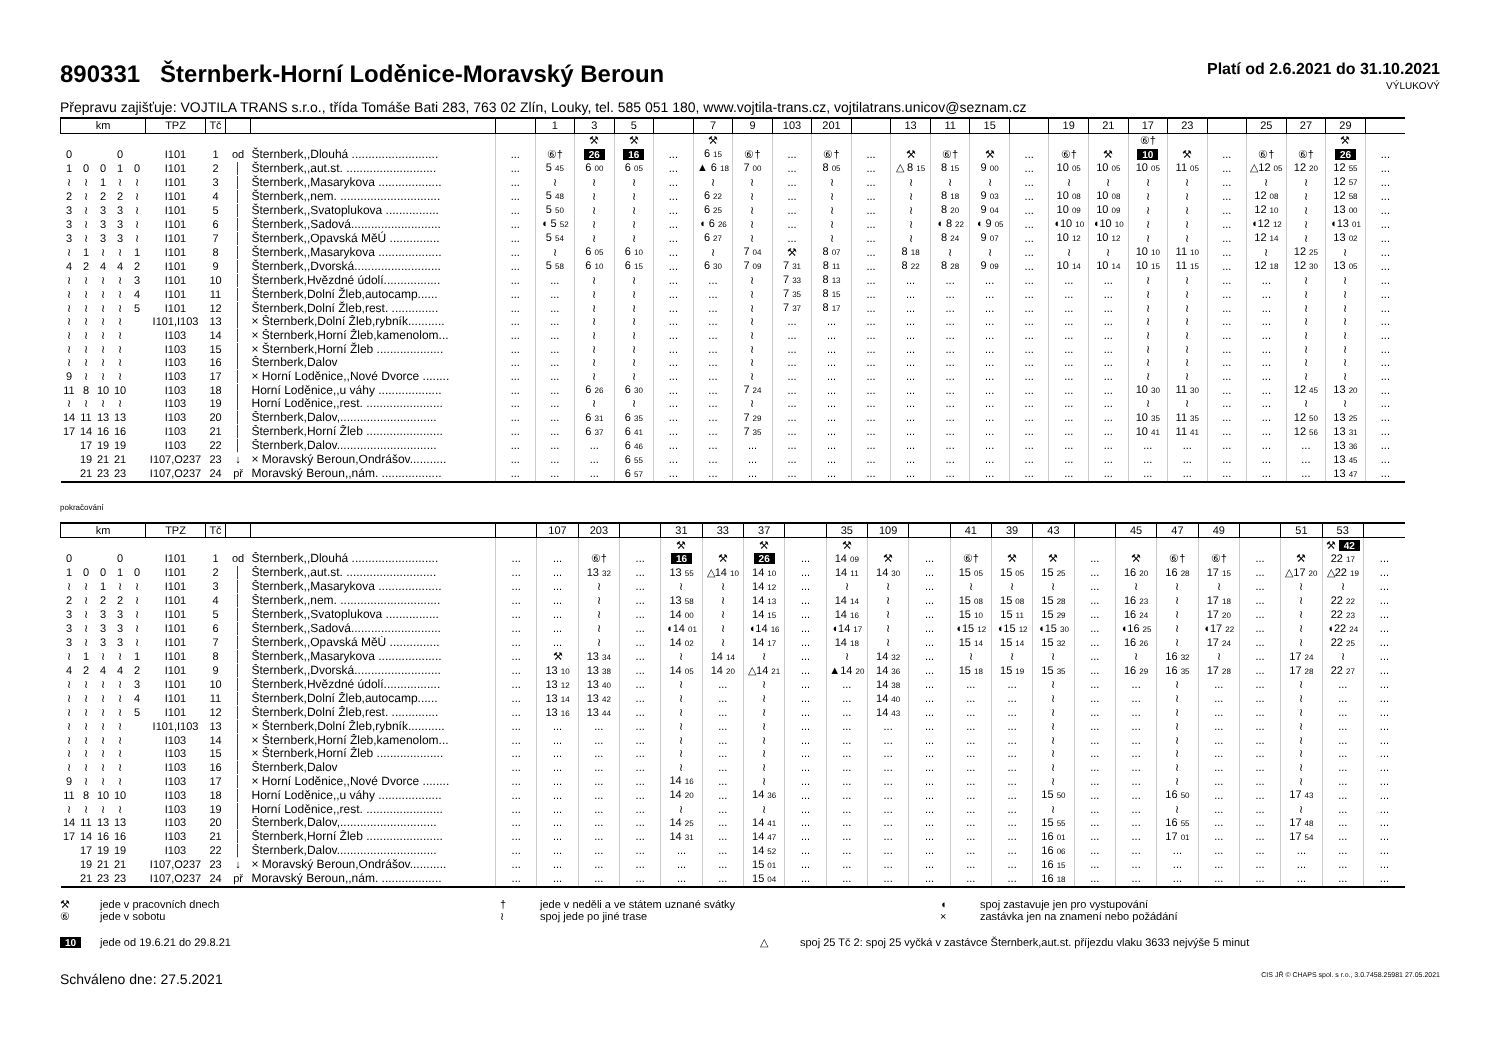890331 Šternberk-Horní Loděnice-Moravský Beroun
Platí od 2.6.2021 do 31.10.2021
VÝLUKOVÝ
Přepravu zajišťuje: VOJTILA TRANS s.r.o., třída Tomáše Bati 283, 763 02 Zlín, Louky, tel. 585 051 180, www.vojtila-trans.cz, vojtilatrans.unicov@seznam.cz
| km | | | | | TPZ | Tč | | | | 1 | 3 | 5 | | 7 | 9 | 103 | 201 | | 13 | 11 | 15 | | 19 | 21 | 17 | 23 | | 25 | 27 | 29 | |
| --- | --- | --- | --- | --- | --- | --- | --- | --- | --- | --- | --- | --- | --- | --- | --- | --- | --- | --- | --- | --- | --- | --- | --- | --- | --- | --- | --- | --- | --- | --- | --- |
| | | | | | | | | | | | ⚒ | ⚒ | | ⚒ | | | | | | | | | | | ⑥† | | | | | ⚒ | |
| 0 | | | 0 | | I101 | 1 | od | Šternberk,,Dlouhá .......................... | ... | ⑥† | 26 | 16 | ... | 6 15 | ⑥† | ... | ⑥† | ... | ⚒ | ⑥† | ⚒ | ... | ⑥† | ⚒ | 10 | ⚒ | ... | ⑥† | ⑥† | 26 | ... |
| 1 | 0 | 0 | 1 | 0 | I101 | 2 | │ | Šternberk,,aut.st. ........................... | ... | 5 45 | 6 00 | 6 05 | ... | ▲ 6 18 | 7 00 | ... | 8 05 | ... | △ 8 15 | 8 15 | 9 00 | ... | 10 05 | 10 05 | 10 05 | 11 05 | ... | △12 05 | 12 20 | 12 55 | ... |
| ≀ | ≀ | 1 | ≀ | ≀ | I101 | 3 | │ | Šternberk,,Masarykova ................... | ... | ≀ | ≀ | ≀ | ... | ≀ | ≀ | ... | ≀ | ... | ≀ | ≀ | ≀ | ... | ≀ | ≀ | ≀ | ≀ | ... | ≀ | ≀ | 12 57 | ... |
| 2 | ≀ | 2 | 2 | ≀ | I101 | 4 | │ | Šternberk,,nem. .............................. | ... | 5 48 | ≀ | ≀ | ... | 6 22 | ≀ | ... | ≀ | ... | ≀ | 8 18 | 9 03 | ... | 10 08 | 10 08 | ≀ | ≀ | ... | 12 08 | ≀ | 12 58 | ... |
| 3 | ≀ | 3 | 3 | ≀ | I101 | 5 | │ | Šternberk,,Svatoplukova ................ | ... | 5 50 | ≀ | ≀ | ... | 6 25 | ≀ | ... | ≀ | ... | ≀ | 8 20 | 9 04 | ... | 10 09 | 10 09 | ≀ | ≀ | ... | 12 10 | ≀ | 13 00 | ... |
| 3 | ≀ | 3 | 3 | ≀ | I101 | 6 | │ | Šternberk,,Sadová........................... | ... | ◖ 5 52 | ≀ | ≀ | ... | ◖ 6 26 | ≀ | ... | ≀ | ... | ≀ | ◖ 8 22 | ◖ 9 05 | ... | ◖10 10 | ◖10 10 | ≀ | ≀ | ... | ◖12 12 | ≀ | ◖13 01 | ... |
| 3 | ≀ | 3 | 3 | ≀ | I101 | 7 | │ | Šternberk,,Opavská MěÚ ............... | ... | 5 54 | ≀ | ≀ | ... | 6 27 | ≀ | ... | ≀ | ... | ≀ | 8 24 | 9 07 | ... | 10 12 | 10 12 | ≀ | ≀ | ... | 12 14 | ≀ | 13 02 | ... |
| ≀ | 1 | ≀ | ≀ | 1 | I101 | 8 | │ | Šternberk,,Masarykova ................... | ... | ≀ | 6 05 | 6 10 | ... | ≀ | 7 04 | ⚒ | 8 07 | ... | 8 18 | ≀ | ≀ | ... | ≀ | ≀ | 10 10 | 11 10 | ... | ≀ | 12 25 | ≀ | ... |
| 4 | 2 | 4 | 4 | 2 | I101 | 9 | │ | Šternberk,,Dvorská.......................... | ... | 5 58 | 6 10 | 6 15 | ... | 6 30 | 7 09 | 7 31 | 8 11 | ... | 8 22 | 8 28 | 9 09 | ... | 10 14 | 10 14 | 10 15 | 11 15 | ... | 12 18 | 12 30 | 13 05 | ... |
| ≀ | ≀ | ≀ | ≀ | 3 | I101 | 10 | │ | Šternberk,Hvězdné údolí................. | ... | ... | ≀ | ≀ | ... | ... | ≀ | 7 33 | 8 13 | ... | ... | ... | ... | ... | ... | ... | ≀ | ≀ | ... | ... | ≀ | ≀ | ... |
| ≀ | ≀ | ≀ | ≀ | 4 | I101 | 11 | │ | Šternberk,Dolní Žleb,autocamp...... | ... | ... | ≀ | ≀ | ... | ... | ≀ | 7 35 | 8 15 | ... | ... | ... | ... | ... | ... | ... | ≀ | ≀ | ... | ... | ≀ | ≀ | ... |
| ≀ | ≀ | ≀ | ≀ | 5 | I101 | 12 | │ | Šternberk,Dolní Žleb,rest. .............. | ... | ... | ≀ | ≀ | ... | ... | ≀ | 7 37 | 8 17 | ... | ... | ... | ... | ... | ... | ... | ≀ | ≀ | ... | ... | ≀ | ≀ | ... |
| ≀ | ≀ | ≀ | ≀ | | I101,I103 | 13 | │ | × Šternberk,Dolní Žleb,rybník........... | ... | ... | ≀ | ≀ | ... | ... | ≀ | ... | ... | ... | ... | ... | ... | ... | ... | ... | ≀ | ≀ | ... | ... | ≀ | ≀ | ... |
| ≀ | ≀ | ≀ | ≀ | | I103 | 14 | │ | × Šternberk,Horní Žleb,kamenolom... | ... | ... | ≀ | ≀ | ... | ... | ≀ | ... | ... | ... | ... | ... | ... | ... | ... | ... | ≀ | ≀ | ... | ... | ≀ | ≀ | ... |
| ≀ | ≀ | ≀ | ≀ | | I103 | 15 | │ | × Šternberk,Horní Žleb .................... | ... | ... | ≀ | ≀ | ... | ... | ≀ | ... | ... | ... | ... | ... | ... | ... | ... | ... | ≀ | ≀ | ... | ... | ≀ | ≀ | ... |
| ≀ | ≀ | ≀ | ≀ | | I103 | 16 | │ | Šternberk,Dalov | ... | ... | ≀ | ≀ | ... | ... | ≀ | ... | ... | ... | ... | ... | ... | ... | ... | ... | ≀ | ≀ | ... | ... | ≀ | ≀ | ... |
| 9 | ≀ | ≀ | ≀ | | I103 | 17 | │ | × Horní Loděnice,,Nové Dvorce ........ | ... | ... | ≀ | ≀ | ... | ... | ≀ | ... | ... | ... | ... | ... | ... | ... | ... | ... | ≀ | ≀ | ... | ... | ≀ | ≀ | ... |
| 11 | 8 | 10 | 10 | | I103 | 18 | │ | Horní Loděnice,,u váhy ................... | ... | ... | 6 26 | 6 30 | ... | ... | 7 24 | ... | ... | ... | ... | ... | ... | ... | ... | ... | 10 30 | 11 30 | ... | ... | 12 45 | 13 20 | ... |
| ≀ | ≀ | ≀ | ≀ | | I103 | 19 | │ | Horní Loděnice,,rest. ....................... | ... | ... | ≀ | ≀ | ... | ... | ≀ | ... | ... | ... | ... | ... | ... | ... | ... | ... | ≀ | ≀ | ... | ... | ≀ | ≀ | ... |
| 14 | 11 | 13 | 13 | | I103 | 20 | │ | Šternberk,Dalov,............................. | ... | ... | 6 31 | 6 35 | ... | ... | 7 29 | ... | ... | ... | ... | ... | ... | ... | ... | ... | 10 35 | 11 35 | ... | ... | 12 50 | 13 25 | ... |
| 17 | 14 | 16 | 16 | | I103 | 21 | │ | Šternberk,Horní Žleb ....................... | ... | ... | 6 37 | 6 41 | ... | ... | 7 35 | ... | ... | ... | ... | ... | ... | ... | ... | ... | 10 41 | 11 41 | ... | ... | 12 56 | 13 31 | ... |
| | 17 | 19 | 19 | | I103 | 22 | │ | Šternberk,Dalov.............................. | ... | ... | ... | 6 46 | ... | ... | ... | ... | ... | ... | ... | ... | ... | ... | ... | ... | ... | ... | ... | ... | ... | 13 36 | ... |
| | 19 | 21 | 21 | | I107,O237 | 23 | ↓ | × Moravský Beroun,Ondrášov........... | ... | ... | ... | 6 55 | ... | ... | ... | ... | ... | ... | ... | ... | ... | ... | ... | ... | ... | ... | ... | ... | ... | 13 45 | ... |
| | 21 | 23 | 23 | | I107,O237 | 24 | př | Moravský Beroun,,nám. .................. | ... | ... | ... | 6 57 | ... | ... | ... | ... | ... | ... | ... | ... | ... | ... | ... | ... | ... | ... | ... | ... | ... | 13 47 | ... |
pokračování
| km | | | | | TPZ | Tč | | | | 107 | 203 | | 31 | 33 | 37 | | 35 | 109 | | 41 | 39 | 43 | | 45 | 47 | 49 | | 51 | 53 | |
| --- | --- | --- | --- | --- | --- | --- | --- | --- | --- | --- | --- | --- | --- | --- | --- | --- | --- | --- | --- | --- | --- | --- | --- | --- | --- | --- | --- | --- | --- | --- |
| | | | | | | | | | | | | | ⚒ | | ⚒ | | ⚒ | | | | | | | | | | | | ⚒ 42 | |
| 0 | | | 0 | | I101 | 1 | od | Šternberk,,Dlouhá .......................... | ... | ... | ⑥† | ... | 16 | ⚒ | 26 | ... | 14 09 | ⚒ | ... | ⑥† | ⚒ | ⚒ | ... | ⚒ | ⑥† | ⑥† | ... | ⚒ | 22 17 | ... |
| 1 | 0 | 0 | 1 | 0 | I101 | 2 | │ | Šternberk,,aut.st. ........................... | ... | ... | 13 32 | ... | 13 55 | △14 10 | 14 10 | ... | 14 11 | 14 30 | ... | 15 05 | 15 05 | 15 25 | ... | 16 20 | 16 28 | 17 15 | ... | △17 20 | △22 19 | ... |
| ≀ | ≀ | 1 | ≀ | ≀ | I101 | 3 | │ | Šternberk,,Masarykova ................... | ... | ... | ≀ | ... | ≀ | ≀ | 14 12 | ... | ≀ | ≀ | ... | ≀ | ≀ | ≀ | ... | ≀ | ≀ | ≀ | ... | ≀ | ≀ | ... |
| 2 | ≀ | 2 | 2 | ≀ | I101 | 4 | │ | Šternberk,,nem. .............................. | ... | ... | ≀ | ... | 13 58 | ≀ | 14 13 | ... | 14 14 | ≀ | ... | 15 08 | 15 08 | 15 28 | ... | 16 23 | ≀ | 17 18 | ... | ≀ | 22 22 | ... |
| 3 | ≀ | 3 | 3 | ≀ | I101 | 5 | │ | Šternberk,,Svatoplukova ................ | ... | ... | ≀ | ... | 14 00 | ≀ | 14 15 | ... | 14 16 | ≀ | ... | 15 10 | 15 11 | 15 29 | ... | 16 24 | ≀ | 17 20 | ... | ≀ | 22 23 | ... |
| 3 | ≀ | 3 | 3 | ≀ | I101 | 6 | │ | Šternberk,,Sadová........................... | ... | ... | ≀ | ... | ◖14 01 | ≀ | ◖14 16 | ... | ◖14 17 | ≀ | ... | ◖15 12 | ◖15 12 | ◖15 30 | ... | ◖16 25 | ≀ | ◖17 22 | ... | ≀ | ◖22 24 | ... |
| 3 | ≀ | 3 | 3 | ≀ | I101 | 7 | │ | Šternberk,,Opavská MěÚ ............... | ... | ... | ≀ | ... | 14 02 | ≀ | 14 17 | ... | 14 18 | ≀ | ... | 15 14 | 15 14 | 15 32 | ... | 16 26 | ≀ | 17 24 | ... | ≀ | 22 25 | ... |
| ≀ | 1 | ≀ | ≀ | 1 | I101 | 8 | │ | Šternberk,,Masarykova ................... | ... | ⚒ | 13 34 | ... | ≀ | 14 14 | ≀ | ... | ≀ | 14 32 | ... | ≀ | ≀ | ≀ | ... | ≀ | 16 32 | ≀ | ... | 17 24 | ≀ | ... |
| 4 | 2 | 4 | 4 | 2 | I101 | 9 | │ | Šternberk,,Dvorská.......................... | ... | 13 10 | 13 38 | ... | 14 05 | 14 20 | △14 21 | ... | ▲14 20 | 14 36 | ... | 15 18 | 15 19 | 15 35 | ... | 16 29 | 16 35 | 17 28 | ... | 17 28 | 22 27 | ... |
| ≀ | ≀ | ≀ | ≀ | 3 | I101 | 10 | │ | Šternberk,Hvězdné údolí................. | ... | 13 12 | 13 40 | ... | ≀ | ... | ≀ | ... | ... | 14 38 | ... | ... | ... | ≀ | ... | ... | ≀ | ... | ... | ≀ | ... | ... |
| ≀ | ≀ | ≀ | ≀ | 4 | I101 | 11 | │ | Šternberk,Dolní Žleb,autocamp...... | ... | 13 14 | 13 42 | ... | ≀ | ... | ≀ | ... | ... | 14 40 | ... | ... | ... | ≀ | ... | ... | ≀ | ... | ... | ≀ | ... | ... |
| ≀ | ≀ | ≀ | ≀ | 5 | I101 | 12 | │ | Šternberk,Dolní Žleb,rest. .............. | ... | 13 16 | 13 44 | ... | ≀ | ... | ≀ | ... | ... | 14 43 | ... | ... | ... | ≀ | ... | ... | ≀ | ... | ... | ≀ | ... | ... |
| ≀ | ≀ | ≀ | ≀ | | I101,I103 | 13 | │ | × Šternberk,Dolní Žleb,rybník........... | ... | ... | ... | ... | ≀ | ... | ≀ | ... | ... | ... | ... | ... | ... | ≀ | ... | ... | ≀ | ... | ... | ≀ | ... | ... |
| ≀ | ≀ | ≀ | ≀ | | I103 | 14 | │ | × Šternberk,Horní Žleb,kamenolom... | ... | ... | ... | ... | ≀ | ... | ≀ | ... | ... | ... | ... | ... | ... | ≀ | ... | ... | ≀ | ... | ... | ≀ | ... | ... |
| ≀ | ≀ | ≀ | ≀ | | I103 | 15 | │ | × Šternberk,Horní Žleb .................... | ... | ... | ... | ... | ≀ | ... | ≀ | ... | ... | ... | ... | ... | ... | ≀ | ... | ... | ≀ | ... | ... | ≀ | ... | ... |
| ≀ | ≀ | ≀ | ≀ | | I103 | 16 | │ | Šternberk,Dalov | ... | ... | ... | ... | ≀ | ... | ≀ | ... | ... | ... | ... | ... | ... | ≀ | ... | ... | ≀ | ... | ... | ≀ | ... | ... |
| 9 | ≀ | ≀ | ≀ | | I103 | 17 | │ | × Horní Loděnice,,Nové Dvorce ........ | ... | ... | ... | ... | 14 16 | ... | ≀ | ... | ... | ... | ... | ... | ... | ≀ | ... | ... | ≀ | ... | ... | ≀ | ... | ... |
| 11 | 8 | 10 | 10 | | I103 | 18 | │ | Horní Loděnice,,u váhy ................... | ... | ... | ... | ... | 14 20 | ... | 14 36 | ... | ... | ... | ... | ... | ... | 15 50 | ... | ... | 16 50 | ... | ... | 17 43 | ... | ... |
| ≀ | ≀ | ≀ | ≀ | | I103 | 19 | │ | Horní Loděnice,,rest. ....................... | ... | ... | ... | ... | ≀ | ... | ≀ | ... | ... | ... | ... | ... | ... | ≀ | ... | ... | ≀ | ... | ... | ≀ | ... | ... |
| 14 | 11 | 13 | 13 | | I103 | 20 | │ | Šternberk,Dalov,............................. | ... | ... | ... | ... | 14 25 | ... | 14 41 | ... | ... | ... | ... | ... | ... | 15 55 | ... | ... | 16 55 | ... | ... | 17 48 | ... | ... |
| 17 | 14 | 16 | 16 | | I103 | 21 | │ | Šternberk,Horní Žleb ....................... | ... | ... | ... | ... | 14 31 | ... | 14 47 | ... | ... | ... | ... | ... | ... | 16 01 | ... | ... | 17 01 | ... | ... | 17 54 | ... | ... |
| | 17 | 19 | 19 | | I103 | 22 | │ | Šternberk,Dalov.............................. | ... | ... | ... | ... | ... | ... | 14 52 | ... | ... | ... | ... | ... | ... | 16 06 | ... | ... | ... | ... | ... | ... | ... | ... |
| | 19 | 21 | 21 | | I107,O237 | 23 | ↓ | × Moravský Beroun,Ondrášov........... | ... | ... | ... | ... | ... | ... | 15 01 | ... | ... | ... | ... | ... | ... | 16 15 | ... | ... | ... | ... | ... | ... | ... | ... |
| | 21 | 23 | 23 | | I107,O237 | 24 | př | Moravský Beroun,,nám. .................. | ... | ... | ... | ... | ... | ... | 15 04 | ... | ... | ... | ... | ... | ... | 16 18 | ... | ... | ... | ... | ... | ... | ... | ... |
⚒
jede v pracovních dnech
†
jede v neděli a ve státem uznané svátky
◖
spoj zastavuje jen pro vystupování
⑥
jede v sobotu
≀
spoj jede po jiné trase
×
zastávka jen na znamení nebo požádání
10
jede od 19.6.21 do 29.8.21
△
spoj 25 Tč 2: spoj 25 vyčká v zastávce Šternberk,aut.st. příjezdu vlaku 3633 nejvýše 5 minut
Schváleno dne: 27.5.2021
CIS JŘ © CHAPS spol. s r.o., 3.0.7458.25981 27.05.2021